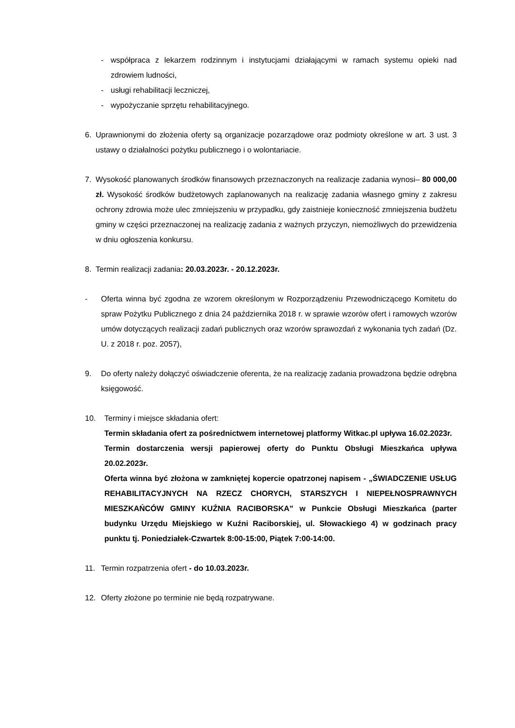- współpraca z lekarzem rodzinnym i instytucjami działającymi w ramach systemu opieki nad zdrowiem ludności,
- usługi rehabilitacji leczniczej,
- wypożyczanie sprzętu rehabilitacyjnego.
6. Uprawnionymi do złożenia oferty są organizacje pozarządowe oraz podmioty określone w art. 3 ust. 3 ustawy o działalności pożytku publicznego i o wolontariacie.
7. Wysokość planowanych środków finansowych przeznaczonych na realizacje zadania wynosi– 80 000,00 zł. Wysokość środków budżetowych zaplanowanych na realizację zadania własnego gminy z zakresu ochrony zdrowia może ulec zmniejszeniu w przypadku, gdy zaistnieje konieczność zmniejszenia budżetu gminy w części przeznaczonej na realizację zadania z ważnych przyczyn, niemożliwych do przewidzenia w dniu ogłoszenia konkursu.
8. Termin realizacji zadania: 20.03.2023r. - 20.12.2023r.
- Oferta winna być zgodna ze wzorem określonym w Rozporządzeniu Przewodniczącego Komitetu do spraw Pożytku Publicznego z dnia 24 października 2018 r. w sprawie wzorów ofert i ramowych wzorów umów dotyczących realizacji zadań publicznych oraz wzorów sprawozdań z wykonania tych zadań (Dz. U. z 2018 r. poz. 2057),
9. Do oferty należy dołączyć oświadczenie oferenta, że na realizację zadania prowadzona będzie odrębna księgowość.
10. Terminy i miejsce składania ofert:
Termin składania ofert za pośrednictwem internetowej platformy Witkac.pl upływa 16.02.2023r.
Termin dostarczenia wersji papierowej oferty do Punktu Obsługi Mieszkańca upływa 20.02.2023r.
Oferta winna być złożona w zamkniętej kopercie opatrzonej napisem - „ŚWIADCZENIE USŁUG REHABILITACYJNYCH NA RZECZ CHORYCH, STARSZYCH I NIEPEŁNOSPRAWNYCH MIESZKAŃCÓW GMINY KUŹNIA RACIBORSKA” w Punkcie Obsługi Mieszkańca (parter budynku Urzędu Miejskiego w Kuźni Raciborskiej, ul. Słowackiego 4) w godzinach pracy punktu tj. Poniedziałek-Czwartek 8:00-15:00, Piątek 7:00-14:00.
11. Termin rozpatrzenia ofert - do 10.03.2023r.
12. Oferty złożone po terminie nie będą rozpatrywane.